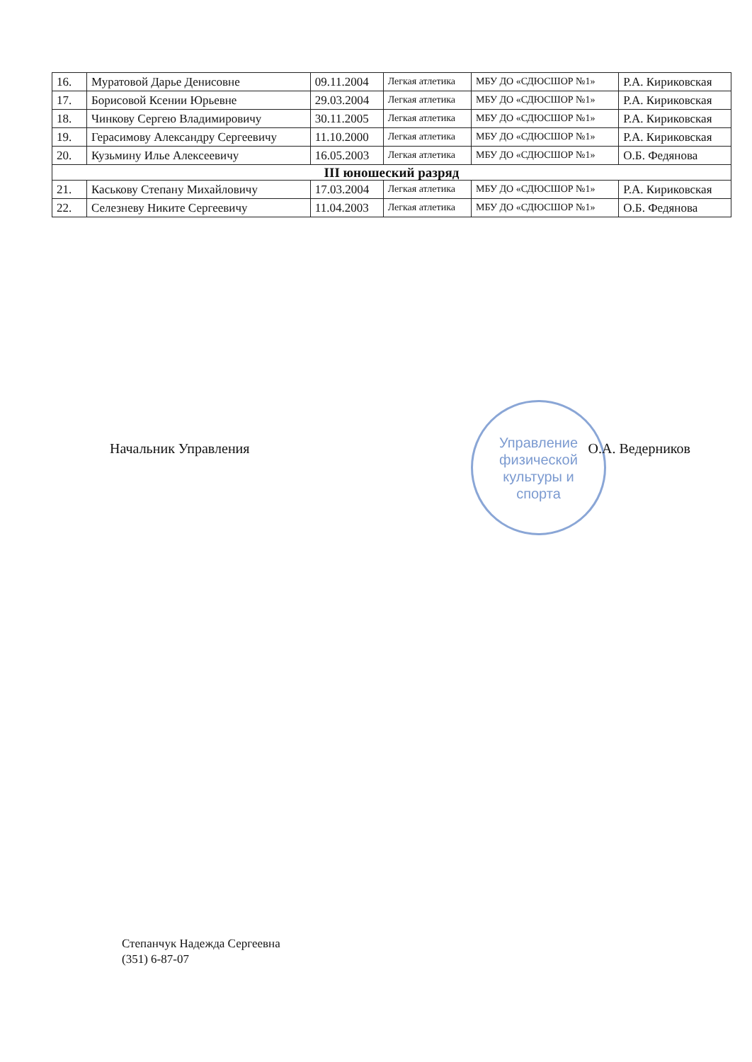| 16. | Муратовой Дарье Денисовне | 09.11.2004 | Легкая атлетика | МБУ ДО «СДЮСШОР №1» | Р.А. Кириковская |
| 17. | Борисовой Ксении Юрьевне | 29.03.2004 | Легкая атлетика | МБУ ДО «СДЮСШОР №1» | Р.А. Кириковская |
| 18. | Чинкову Сергею Владимировичу | 30.11.2005 | Легкая атлетика | МБУ ДО «СДЮСШОР №1» | Р.А. Кириковская |
| 19. | Герасимову Александру Сергеевичу | 11.10.2000 | Легкая атлетика | МБУ ДО «СДЮСШОР №1» | Р.А. Кириковская |
| 20. | Кузьмину Илье Алексеевичу | 16.05.2003 | Легкая атлетика | МБУ ДО «СДЮСШОР №1» | О.Б. Федянова |
| III юношеский разряд | | | | | |
| 21. | Каськову Степану Михайловичу | 17.03.2004 | Легкая атлетика | МБУ ДО «СДЮСШОР №1» | Р.А. Кириковская |
| 22. | Селезневу Никите Сергеевичу | 11.04.2003 | Легкая атлетика | МБУ ДО «СДЮСШОР №1» | О.Б. Федянова |
Управление
физической
культуры и
спорта
Начальник Управления О.А. Ведерников
Степанчук Надежда Сергеевна
(351) 6-87-07